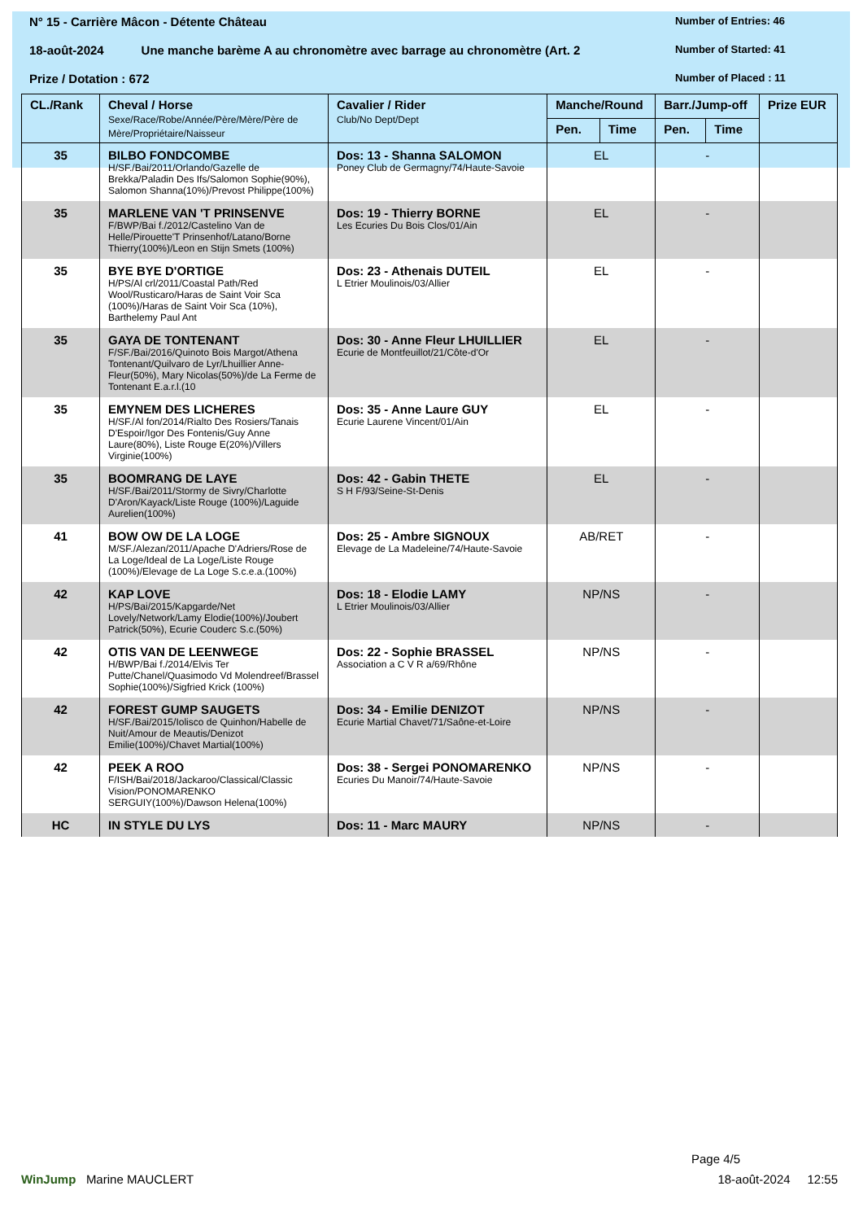N° 15 - Carrière Mâcon - Détente Château
Number of Entries: 46
18-août-2024 Une manche barème A au chronomètre avec barrage au chronomètre (Art. 2
Number of Started: 41
Prize / Dotation : 672
Number of Placed : 11
| CL./Rank | Cheval / Horse Sexe/Race/Robe/Année/Père/Mère/Père de Mère/Propriétaire/Naisseur | Cavalier / Rider Club/No Dept/Dept | Manche/Round | | Barr./Jump-off | | Prize EUR |
| --- | --- | --- | --- | --- | --- | --- | --- |
| | | | Pen. | Time | Pen. | Time | |
| 35 | BILBO FONDCOMBE H/SF./Bai/2011/Orlando/Gazelle de Brekka/Paladin Des Ifs/Salomon Sophie(90%), Salomon Shanna(10%)/Prevost Philippe(100%) | Dos: 13 - Shanna SALOMON Poney Club de Germagny/74/Haute-Savoie | EL | | - | | |
| 35 | MARLENE VAN 'T PRINSENVE F/BWP/Bai f./2012/Castelino Van de Helle/Pirouette'T Prinsenhof/Latano/Borne Thierry(100%)/Leon en Stijn Smets (100%) | Dos: 19 - Thierry BORNE Les Ecuries Du Bois Clos/01/Ain | EL | | - | | |
| 35 | BYE BYE D'ORTIGE H/PS/Al crl/2011/Coastal Path/Red Wool/Rusticaro/Haras de Saint Voir Sca (100%)/Haras de Saint Voir Sca (10%), Barthelemy Paul Ant | Dos: 23 - Athenais DUTEIL L Etrier Moulinois/03/Allier | EL | | - | | |
| 35 | GAYA DE TONTENANT F/SF./Bai/2016/Quinoto Bois Margot/Athena Tontenant/Quilvaro de Lyr/Lhuillier Anne-Fleur(50%), Mary Nicolas(50%)/de La Ferme de Tontenant E.a.r.l.(10 | Dos: 30 - Anne Fleur LHUILLIER Ecurie de Montfeuillot/21/Côte-d'Or | EL | | - | | |
| 35 | EMYNEM DES LICHERES H/SF./Al fon/2014/Rialto Des Rosiers/Tanais D'Espoir/Igor Des Fontenis/Guy Anne Laure(80%), Liste Rouge E(20%)/Villers Virginie(100%) | Dos: 35 - Anne Laure GUY Ecurie Laurene Vincent/01/Ain | EL | | - | | |
| 35 | BOOMRANG DE LAYE H/SF./Bai/2011/Stormy de Sivry/Charlotte D'Aron/Kayack/Liste Rouge (100%)/Laguide Aurelien(100%) | Dos: 42 - Gabin THETE S H F/93/Seine-St-Denis | EL | | - | | |
| 41 | BOW OW DE LA LOGE M/SF./Alezan/2011/Apache D'Adriers/Rose de La Loge/Ideal de La Loge/Liste Rouge (100%)/Elevage de La Loge S.c.e.a.(100%) | Dos: 25 - Ambre SIGNOUX Elevage de La Madeleine/74/Haute-Savoie | AB/RET | | - | | |
| 42 | KAP LOVE H/PS/Bai/2015/Kapgarde/Net Lovely/Network/Lamy Elodie(100%)/Joubert Patrick(50%), Ecurie Couderc S.c.(50%) | Dos: 18 - Elodie LAMY L Etrier Moulinois/03/Allier | NP/NS | | - | | |
| 42 | OTIS VAN DE LEENWEGE H/BWP/Bai f./2014/Elvis Ter Putte/Chanel/Quasimodo Vd Molendreef/Brassel Sophie(100%)/Sigfried Krick (100%) | Dos: 22 - Sophie BRASSEL Association a C V R a/69/Rhône | NP/NS | | - | | |
| 42 | FOREST GUMP SAUGETS H/SF./Bai/2015/Iolisco de Quinhon/Habelle de Nuit/Amour de Meautis/Denizot Emilie(100%)/Chavet Martial(100%) | Dos: 34 - Emilie DENIZOT Ecurie Martial Chavet/71/Saône-et-Loire | NP/NS | | - | | |
| 42 | PEEK A ROO F/ISH/Bai/2018/Jackaroo/Classical/Classic Vision/PONOMARENKO SERGUIY(100%)/Dawson Helena(100%) | Dos: 38 - Sergei PONOMARENKO Ecuries Du Manoir/74/Haute-Savoie | NP/NS | | - | | |
| HC | IN STYLE DU LYS | Dos: 11 - Marc MAURY | NP/NS | | - | | |
Page 4/5
WinJump Marine MAUCLERT 18-août-2024 12:55